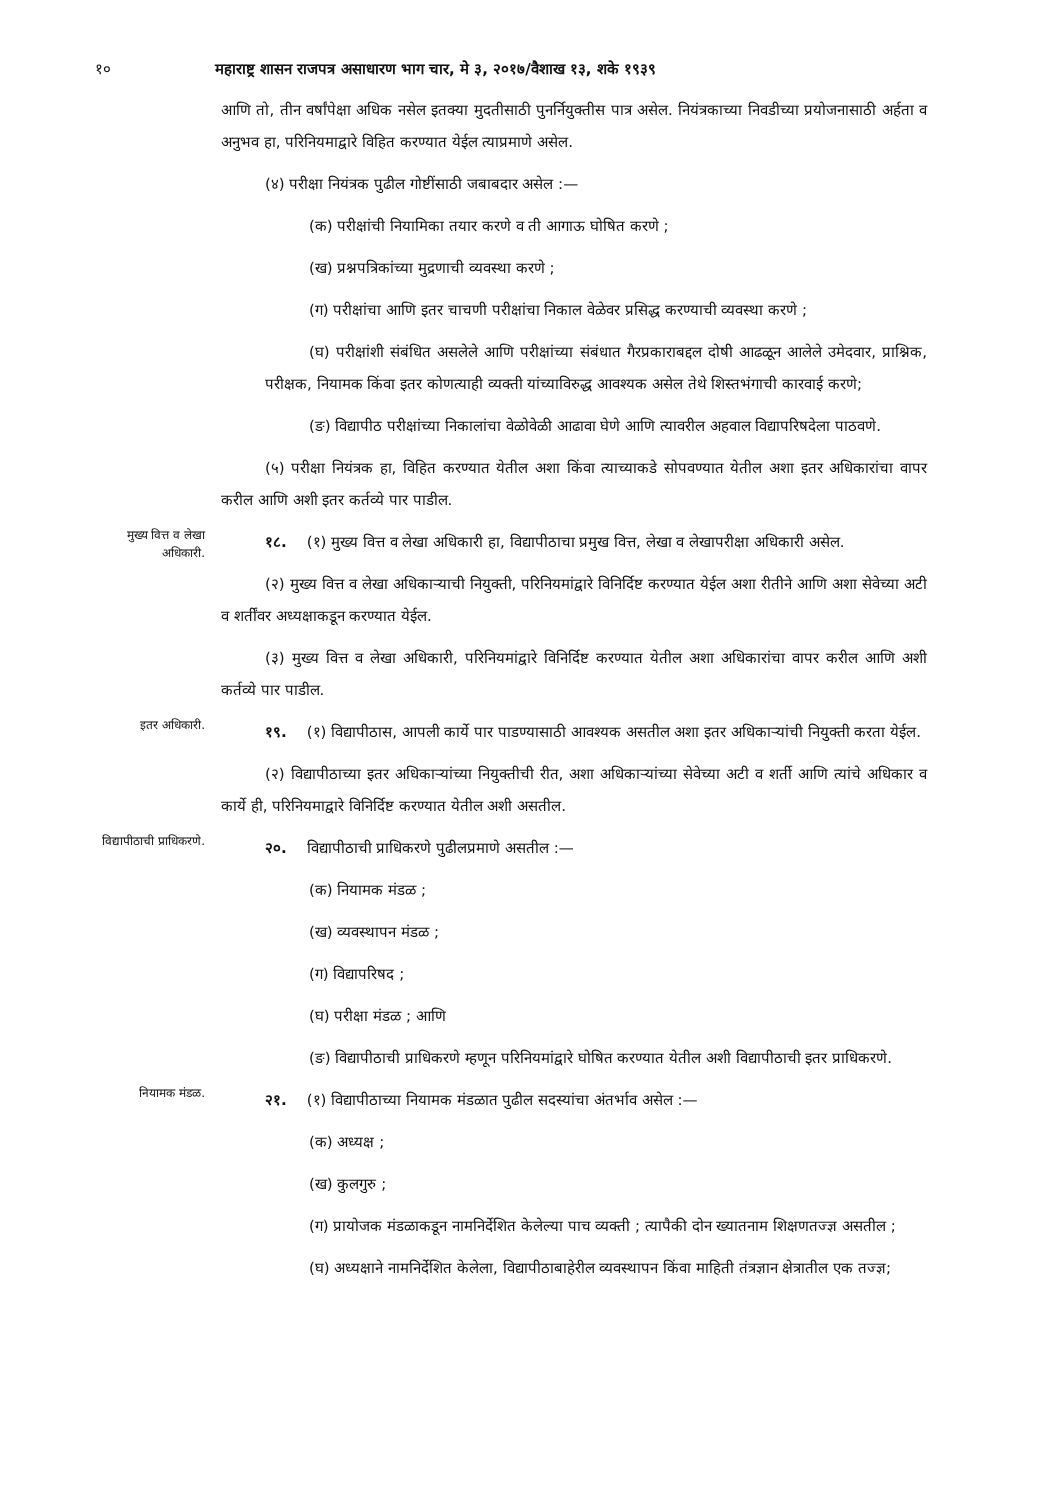१० महाराष्ट्र शासन राजपत्र असाधारण भाग चार, मे ३, २०१७/वैशाख १३, शके १९३९
आणि तो, तीन वर्षांपेक्षा अधिक नसेल इतक्या मुदतीसाठी पुनर्नियुक्तीस पात्र असेल. नियंत्रकाच्या निवडीच्या प्रयोजनासाठी अर्हता व अनुभव हा, परिनियमाद्वारे विहित करण्यात येईल त्याप्रमाणे असेल.
(४) परीक्षा नियंत्रक पुढील गोष्टींसाठी जबाबदार असेल :—
(क) परीक्षांची नियामिका तयार करणे व ती आगाऊ घोषित करणे ;
(ख) प्रश्नपत्रिकांच्या मुद्रणाची व्यवस्था करणे ;
(ग) परीक्षांचा आणि इतर चाचणी परीक्षांचा निकाल वेळेवर प्रसिद्ध करण्याची व्यवस्था करणे ;
(घ) परीक्षांशी संबंधित असलेले आणि परीक्षांच्या संबंधात गैरप्रकाराबद्दल दोषी आढळून आलेले उमेदवार, प्राश्निक, परीक्षक, नियामक किंवा इतर कोणत्याही व्यक्ती यांच्याविरुद्ध आवश्यक असेल तेथे शिस्तभंगाची कारवाई करणे;
(ङ) विद्यापीठ परीक्षांच्या निकालांचा वेळोवेळी आढावा घेणे आणि त्यावरील अहवाल विद्यापरिषदेला पाठवणे.
(५) परीक्षा नियंत्रक हा, विहित करण्यात येतील अशा किंवा त्याच्याकडे सोपवण्यात येतील अशा इतर अधिकारांचा वापर करील आणि अशी इतर कर्तव्ये पार पाडील.
मुख्य वित्त व लेखा अधिकारी.
१८. (१) मुख्य वित्त व लेखा अधिकारी हा, विद्यापीठाचा प्रमुख वित्त, लेखा व लेखापरीक्षा अधिकारी असेल.
(२) मुख्य वित्त व लेखा अधिकाऱ्याची नियुक्ती, परिनियमांद्वारे विनिर्दिष्ट करण्यात येईल अशा रीतीने आणि अशा सेवेच्या अटी व शर्तींवर अध्यक्षाकडून करण्यात येईल.
(३) मुख्य वित्त व लेखा अधिकारी, परिनियमांद्वारे विनिर्दिष्ट करण्यात येतील अशा अधिकारांचा वापर करील आणि अशी कर्तव्ये पार पाडील.
इतर अधिकारी.
१९. (१) विद्यापीठास, आपली कार्ये पार पाडण्यासाठी आवश्यक असतील अशा इतर अधिकाऱ्यांची नियुक्ती करता येईल.
(२) विद्यापीठाच्या इतर अधिकाऱ्यांच्या नियुक्तीची रीत, अशा अधिकाऱ्यांच्या सेवेच्या अटी व शर्ती आणि त्यांचे अधिकार व कार्ये ही, परिनियमाद्वारे विनिर्दिष्ट करण्यात येतील अशी असतील.
विद्यापीठाची प्राधिकरणे.
२०. विद्यापीठाची प्राधिकरणे पुढीलप्रमाणे असतील :—
(क) नियामक मंडळ ;
(ख) व्यवस्थापन मंडळ ;
(ग) विद्यापरिषद ;
(घ) परीक्षा मंडळ ; आणि
(ङ) विद्यापीठाची प्राधिकरणे म्हणून परिनियमांद्वारे घोषित करण्यात येतील अशी विद्यापीठाची इतर प्राधिकरणे.
नियामक मंडळ.
२१. (१) विद्यापीठाच्या नियामक मंडळात पुढील सदस्यांचा अंतर्भाव असेल :—
(क) अध्यक्ष ;
(ख) कुलगुरु ;
(ग) प्रायोजक मंडळाकडून नामनिर्देशित केलेल्या पाच व्यक्ती ; त्यापैकी दोन ख्यातनाम शिक्षणतज्ज्ञ असतील ;
(घ) अध्यक्षाने नामनिर्देशित केलेला, विद्यापीठाबाहेरील व्यवस्थापन किंवा माहिती तंत्रज्ञान क्षेत्रातील एक तज्ज्ञ;